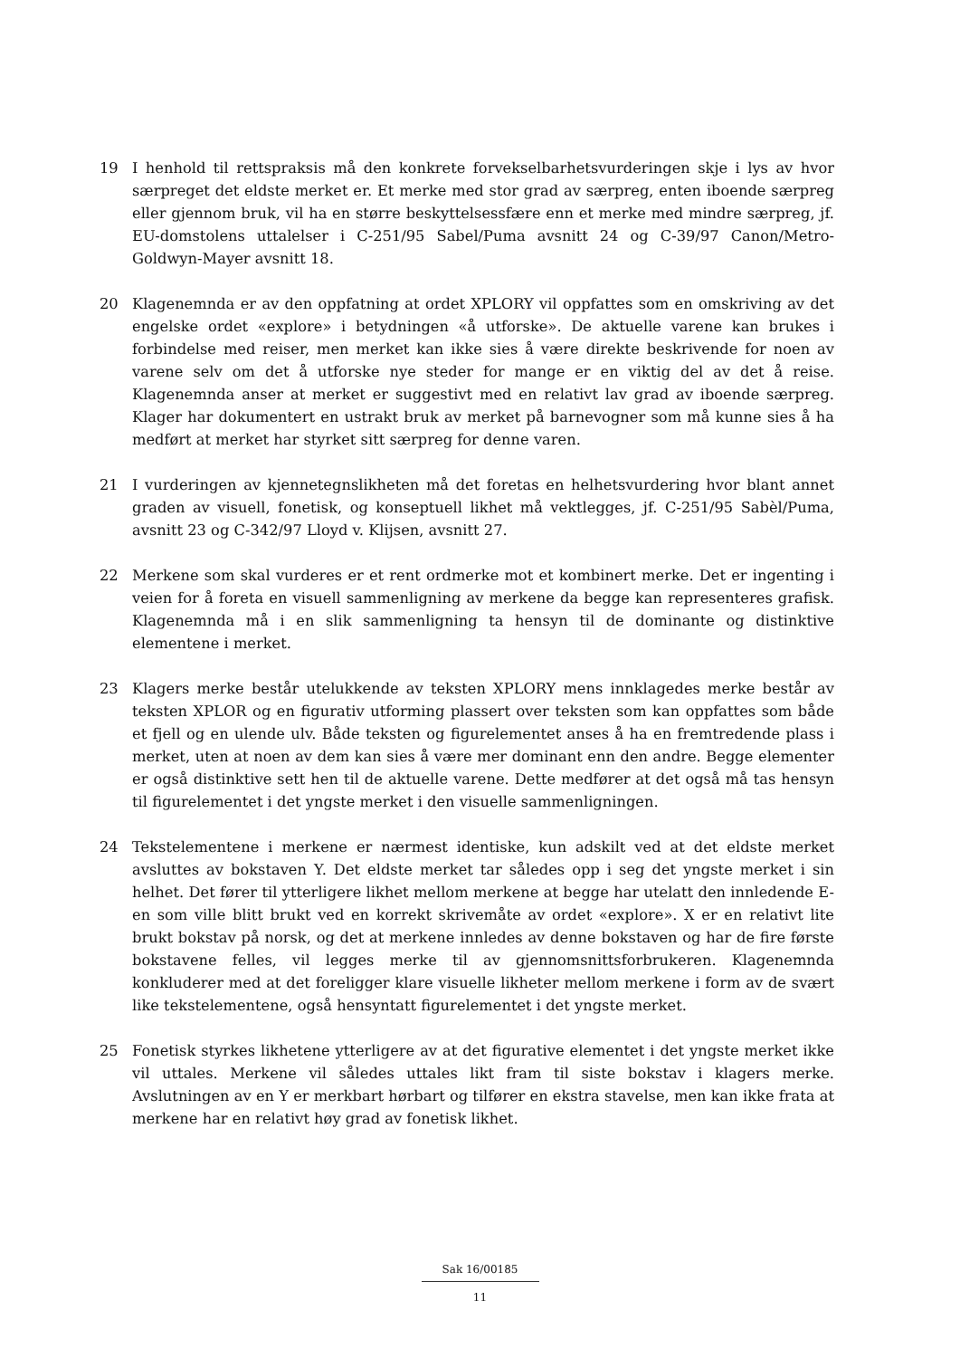19 I henhold til rettspraksis må den konkrete forvekselbarhetsvurderingen skje i lys av hvor særpreget det eldste merket er. Et merke med stor grad av særpreg, enten iboende særpreg eller gjennom bruk, vil ha en større beskyttelsessfære enn et merke med mindre særpreg, jf. EU-domstolens uttalelser i C-251/95 Sabel/Puma avsnitt 24 og C-39/97 Canon/Metro-Goldwyn-Mayer avsnitt 18.
20 Klagenemnda er av den oppfatning at ordet XPLORY vil oppfattes som en omskriving av det engelske ordet «explore» i betydningen «å utforske». De aktuelle varene kan brukes i forbindelse med reiser, men merket kan ikke sies å være direkte beskrivende for noen av varene selv om det å utforske nye steder for mange er en viktig del av det å reise. Klagenemnda anser at merket er suggestivt med en relativt lav grad av iboende særpreg. Klager har dokumentert en ustrakt bruk av merket på barnevogner som må kunne sies å ha medført at merket har styrket sitt særpreg for denne varen.
21 I vurderingen av kjennetegnslikheten må det foretas en helhetsvurdering hvor blant annet graden av visuell, fonetisk, og konseptuell likhet må vektlegges, jf. C-251/95 Sabèl/Puma, avsnitt 23 og C-342/97 Lloyd v. Klijsen, avsnitt 27.
22 Merkene som skal vurderes er et rent ordmerke mot et kombinert merke. Det er ingenting i veien for å foreta en visuell sammenligning av merkene da begge kan representeres grafisk. Klagenemnda må i en slik sammenligning ta hensyn til de dominante og distinktive elementene i merket.
23 Klagers merke består utelukkende av teksten XPLORY mens innklagedes merke består av teksten XPLOR og en figurativ utforming plassert over teksten som kan oppfattes som både et fjell og en ulende ulv. Både teksten og figurelementet anses å ha en fremtredende plass i merket, uten at noen av dem kan sies å være mer dominant enn den andre. Begge elementer er også distinktive sett hen til de aktuelle varene. Dette medfører at det også må tas hensyn til figurelementet i det yngste merket i den visuelle sammenligningen.
24 Tekstelementene i merkene er nærmest identiske, kun adskilt ved at det eldste merket avsluttes av bokstaven Y. Det eldste merket tar således opp i seg det yngste merket i sin helhet. Det fører til ytterligere likhet mellom merkene at begge har utelatt den innledende E-en som ville blitt brukt ved en korrekt skrivemåte av ordet «explore». X er en relativt lite brukt bokstav på norsk, og det at merkene innledes av denne bokstaven og har de fire første bokstavene felles, vil legges merke til av gjennomsnittsforbrukeren. Klagenemnda konkluderer med at det foreligger klare visuelle likheter mellom merkene i form av de svært like tekstelementene, også hensyntatt figurelementet i det yngste merket.
25 Fonetisk styrkes likhetene ytterligere av at det figurative elementet i det yngste merket ikke vil uttales. Merkene vil således uttales likt fram til siste bokstav i klagers merke. Avslutningen av en Y er merkbart hørbart og tilfører en ekstra stavelse, men kan ikke frata at merkene har en relativt høy grad av fonetisk likhet.
Sak 16/00185
11